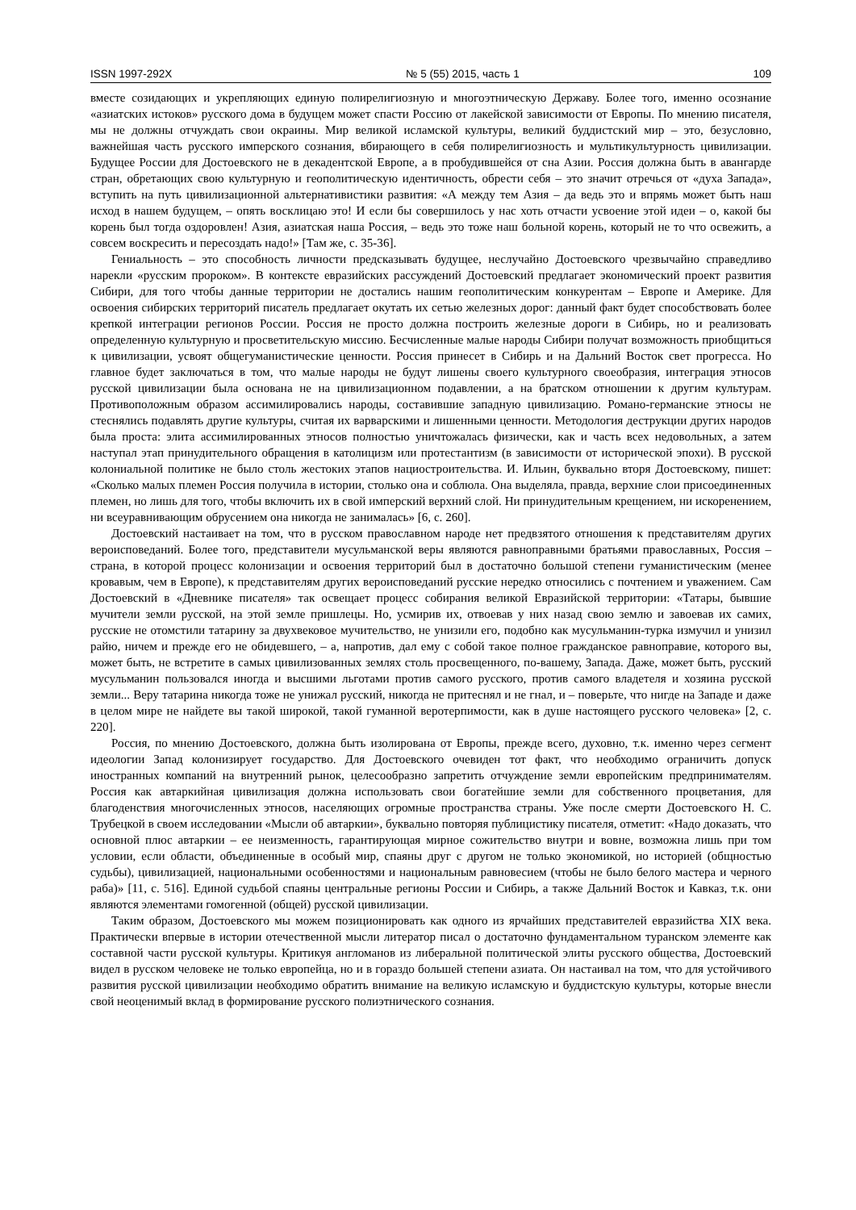ISSN 1997-292X № 5 (55) 2015, часть 1 109
вместе созидающих и укрепляющих единую полирелигиозную и многоэтническую Державу. Более того, именно осознание «азиатских истоков» русского дома в будущем может спасти Россию от лакейской зависимости от Европы. По мнению писателя, мы не должны отчуждать свои окраины. Мир великой исламской культуры, великий буддистский мир – это, безусловно, важнейшая часть русского имперского сознания, вбирающего в себя полирелигиозность и мультикультурность цивилизации. Будущее России для Достоевского не в декадентской Европе, а в пробудившейся от сна Азии. Россия должна быть в авангарде стран, обретающих свою культурную и геополитическую идентичность, обрести себя – это значит отречься от «духа Запада», вступить на путь цивилизационной альтернативистики развития: «А между тем Азия – да ведь это и впрямь может быть наш исход в нашем будущем, – опять восклицаю это! И если бы совершилось у нас хоть отчасти усвоение этой идеи – о, какой бы корень был тогда оздоровлен! Азия, азиатская наша Россия, – ведь это тоже наш больной корень, который не то что освежить, а совсем воскресить и пересоздать надо!» [Там же, с. 35-36].
Гениальность – это способность личности предсказывать будущее, неслучайно Достоевского чрезвычайно справедливо нарекли «русским пророком». В контексте евразийских рассуждений Достоевский предлагает экономический проект развития Сибири, для того чтобы данные территории не достались нашим геополитическим конкурентам – Европе и Америке. Для освоения сибирских территорий писатель предлагает окутать их сетью железных дорог: данный факт будет способствовать более крепкой интеграции регионов России. Россия не просто должна построить железные дороги в Сибирь, но и реализовать определенную культурную и просветительскую миссию. Бесчисленные малые народы Сибири получат возможность приобщиться к цивилизации, усвоят общегуманистические ценности. Россия принесет в Сибирь и на Дальний Восток свет прогресса. Но главное будет заключаться в том, что малые народы не будут лишены своего культурного своеобразия, интеграция этносов русской цивилизации была основана не на цивилизационном подавлении, а на братском отношении к другим культурам. Противоположным образом ассимилировались народы, составившие западную цивилизацию. Романо-германские этносы не стеснялись подавлять другие культуры, считая их варварскими и лишенными ценности. Методология деструкции других народов была проста: элита ассимилированных этносов полностью уничтожалась физически, как и часть всех недовольных, а затем наступал этап принудительного обращения в католицизм или протестантизм (в зависимости от исторической эпохи). В русской колониальной политике не было столь жестоких этапов нациостроительства. И. Ильин, буквально вторя Достоевскому, пишет: «Сколько малых племен Россия получила в истории, столько она и соблюла. Она выделяла, правда, верхние слои присоединенных племен, но лишь для того, чтобы включить их в свой имперский верхний слой. Ни принудительным крещением, ни искоренением, ни всеуравнивающим обрусением она никогда не занималась» [6, с. 260].
Достоевский настаивает на том, что в русском православном народе нет предвзятого отношения к представителям других вероисповеданий. Более того, представители мусульманской веры являются равноправными братьями православных, Россия – страна, в которой процесс колонизации и освоения территорий был в достаточно большой степени гуманистическим (менее кровавым, чем в Европе), к представителям других вероисповеданий русские нередко относились с почтением и уважением. Сам Достоевский в «Дневнике писателя» так освещает процесс собирания великой Евразийской территории: «Татары, бывшие мучители земли русской, на этой земле пришлецы. Но, усмирив их, отвоевав у них назад свою землю и завоевав их самих, русские не отомстили татарину за двухвековое мучительство, не унизили его, подобно как мусульманин-турка измучил и унизил райю, ничем и прежде его не обидевшего, – а, напротив, дал ему с собой такое полное гражданское равноправие, которого вы, может быть, не встретите в самых цивилизованных землях столь просвещенного, по-вашему, Запада. Даже, может быть, русский мусульманин пользовался иногда и высшими льготами против самого русского, против самого владетеля и хозяина русской земли... Веру татарина никогда тоже не унижал русский, никогда не притеснял и не гнал, и – поверьте, что нигде на Западе и даже в целом мире не найдете вы такой широкой, такой гуманной веротерпимости, как в душе настоящего русского человека» [2, с. 220].
Россия, по мнению Достоевского, должна быть изолирована от Европы, прежде всего, духовно, т.к. именно через сегмент идеологии Запад колонизирует государство. Для Достоевского очевиден тот факт, что необходимо ограничить допуск иностранных компаний на внутренний рынок, целесообразно запретить отчуждение земли европейским предпринимателям. Россия как автаркийная цивилизация должна использовать свои богатейшие земли для собственного процветания, для благоденствия многочисленных этносов, населяющих огромные пространства страны. Уже после смерти Достоевского Н. С. Трубецкой в своем исследовании «Мысли об автаркии», буквально повторяя публицистику писателя, отметит: «Надо доказать, что основной плюс автаркии – ее неизменность, гарантирующая мирное сожительство внутри и вовне, возможна лишь при том условии, если области, объединенные в особый мир, спаяны друг с другом не только экономикой, но историей (общностью судьбы), цивилизацией, национальными особенностями и национальным равновесием (чтобы не было белого мастера и черного раба)» [11, с. 516]. Единой судьбой спаяны центральные регионы России и Сибирь, а также Дальний Восток и Кавказ, т.к. они являются элементами гомогенной (общей) русской цивилизации.
Таким образом, Достоевского мы можем позиционировать как одного из ярчайших представителей евразийства XIX века. Практически впервые в истории отечественной мысли литератор писал о достаточно фундаментальном туранском элементе как составной части русской культуры. Критикуя англоманов из либеральной политической элиты русского общества, Достоевский видел в русском человеке не только европейца, но и в гораздо большей степени азиата. Он настаивал на том, что для устойчивого развития русской цивилизации необходимо обратить внимание на великую исламскую и буддистскую культуры, которые внесли свой неоценимый вклад в формирование русского полиэтнического сознания.